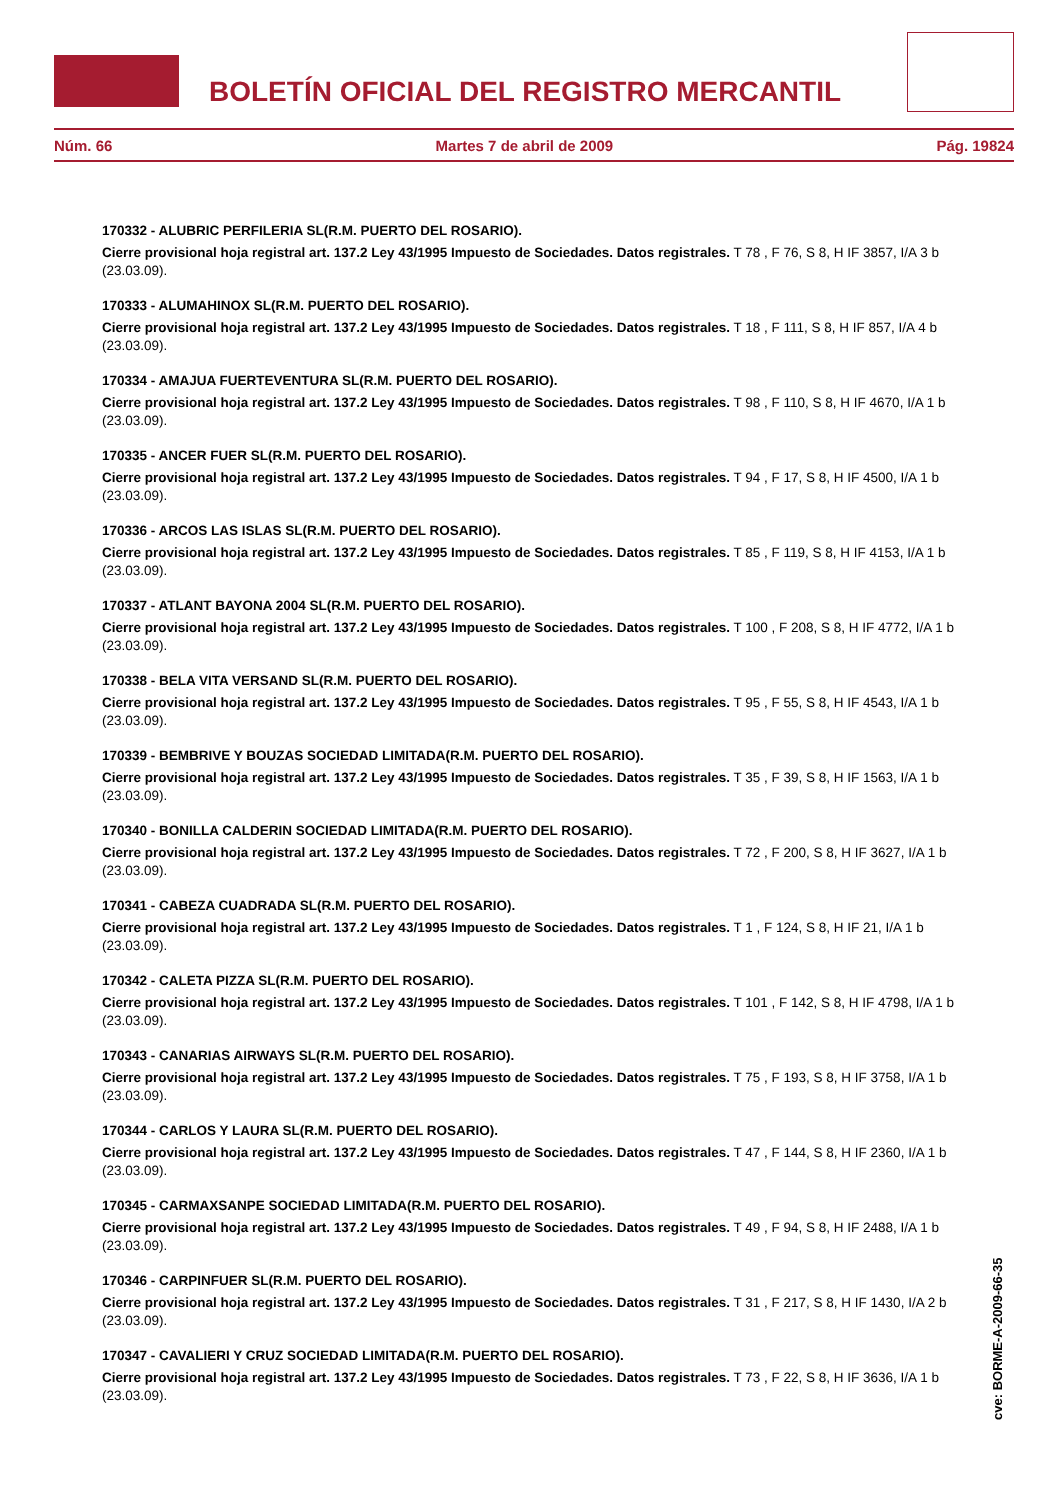BOLETÍN OFICIAL DEL REGISTRO MERCANTIL
Núm. 66 Martes 7 de abril de 2009 Pág. 19824
170332 - ALUBRIC PERFILERIA SL(R.M. PUERTO DEL ROSARIO).
Cierre provisional hoja registral art. 137.2 Ley 43/1995 Impuesto de Sociedades. Datos registrales. T 78 , F 76, S 8, H IF 3857, I/A 3 b (23.03.09).
170333 - ALUMAHINOX SL(R.M. PUERTO DEL ROSARIO).
Cierre provisional hoja registral art. 137.2 Ley 43/1995 Impuesto de Sociedades. Datos registrales. T 18 , F 111, S 8, H IF 857, I/A 4 b (23.03.09).
170334 - AMAJUA FUERTEVENTURA SL(R.M. PUERTO DEL ROSARIO).
Cierre provisional hoja registral art. 137.2 Ley 43/1995 Impuesto de Sociedades. Datos registrales. T 98 , F 110, S 8, H IF 4670, I/A 1 b (23.03.09).
170335 - ANCER FUER SL(R.M. PUERTO DEL ROSARIO).
Cierre provisional hoja registral art. 137.2 Ley 43/1995 Impuesto de Sociedades. Datos registrales. T 94 , F 17, S 8, H IF 4500, I/A 1 b (23.03.09).
170336 - ARCOS LAS ISLAS SL(R.M. PUERTO DEL ROSARIO).
Cierre provisional hoja registral art. 137.2 Ley 43/1995 Impuesto de Sociedades. Datos registrales. T 85 , F 119, S 8, H IF 4153, I/A 1 b (23.03.09).
170337 - ATLANT BAYONA 2004 SL(R.M. PUERTO DEL ROSARIO).
Cierre provisional hoja registral art. 137.2 Ley 43/1995 Impuesto de Sociedades. Datos registrales. T 100 , F 208, S 8, H IF 4772, I/A 1 b (23.03.09).
170338 - BELA VITA VERSAND SL(R.M. PUERTO DEL ROSARIO).
Cierre provisional hoja registral art. 137.2 Ley 43/1995 Impuesto de Sociedades. Datos registrales. T 95 , F 55, S 8, H IF 4543, I/A 1 b (23.03.09).
170339 - BEMBRIVE Y BOUZAS SOCIEDAD LIMITADA(R.M. PUERTO DEL ROSARIO).
Cierre provisional hoja registral art. 137.2 Ley 43/1995 Impuesto de Sociedades. Datos registrales. T 35 , F 39, S 8, H IF 1563, I/A 1 b (23.03.09).
170340 - BONILLA CALDERIN SOCIEDAD LIMITADA(R.M. PUERTO DEL ROSARIO).
Cierre provisional hoja registral art. 137.2 Ley 43/1995 Impuesto de Sociedades. Datos registrales. T 72 , F 200, S 8, H IF 3627, I/A 1 b (23.03.09).
170341 - CABEZA CUADRADA SL(R.M. PUERTO DEL ROSARIO).
Cierre provisional hoja registral art. 137.2 Ley 43/1995 Impuesto de Sociedades. Datos registrales. T 1 , F 124, S 8, H IF 21, I/A 1 b (23.03.09).
170342 - CALETA PIZZA SL(R.M. PUERTO DEL ROSARIO).
Cierre provisional hoja registral art. 137.2 Ley 43/1995 Impuesto de Sociedades. Datos registrales. T 101 , F 142, S 8, H IF 4798, I/A 1 b (23.03.09).
170343 - CANARIAS AIRWAYS SL(R.M. PUERTO DEL ROSARIO).
Cierre provisional hoja registral art. 137.2 Ley 43/1995 Impuesto de Sociedades. Datos registrales. T 75 , F 193, S 8, H IF 3758, I/A 1 b (23.03.09).
170344 - CARLOS Y LAURA SL(R.M. PUERTO DEL ROSARIO).
Cierre provisional hoja registral art. 137.2 Ley 43/1995 Impuesto de Sociedades. Datos registrales. T 47 , F 144, S 8, H IF 2360, I/A 1 b (23.03.09).
170345 - CARMAXSANPE SOCIEDAD LIMITADA(R.M. PUERTO DEL ROSARIO).
Cierre provisional hoja registral art. 137.2 Ley 43/1995 Impuesto de Sociedades. Datos registrales. T 49 , F 94, S 8, H IF 2488, I/A 1 b (23.03.09).
170346 - CARPINFUER SL(R.M. PUERTO DEL ROSARIO).
Cierre provisional hoja registral art. 137.2 Ley 43/1995 Impuesto de Sociedades. Datos registrales. T 31 , F 217, S 8, H IF 1430, I/A 2 b (23.03.09).
170347 - CAVALIERI Y CRUZ SOCIEDAD LIMITADA(R.M. PUERTO DEL ROSARIO).
Cierre provisional hoja registral art. 137.2 Ley 43/1995 Impuesto de Sociedades. Datos registrales. T 73 , F 22, S 8, H IF 3636, I/A 1 b (23.03.09).
cve: BORME-A-2009-66-35